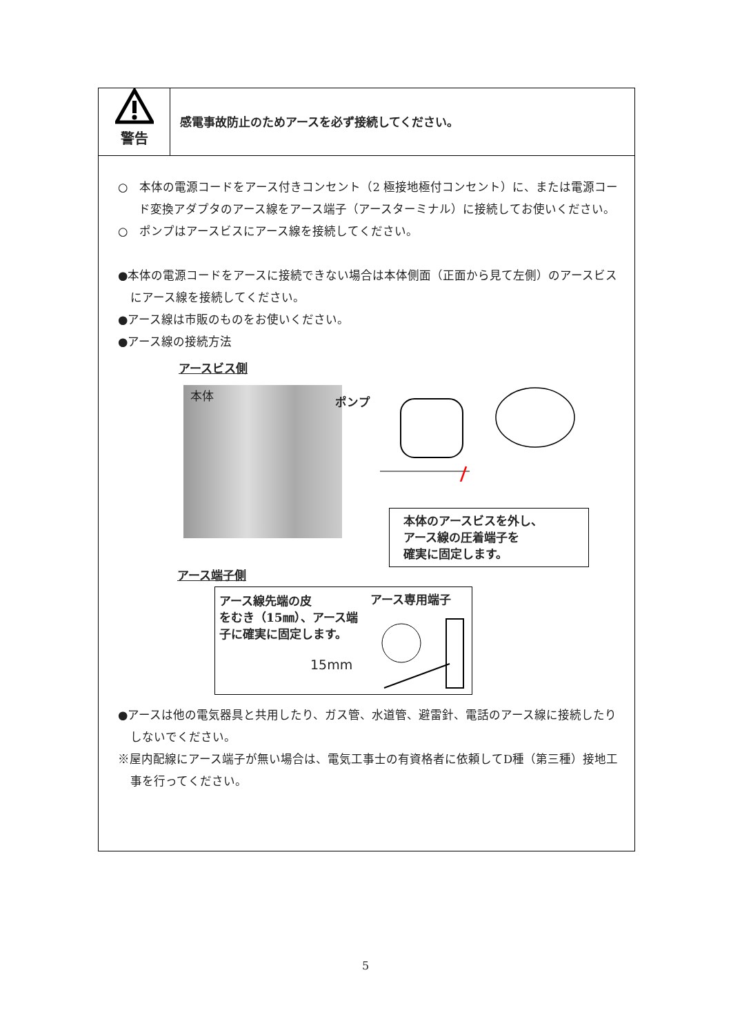警告
感電事故防止のためアースを必ず接続してください。
○　本体の電源コードをアース付きコンセント（2 極接地極付コンセント）に、または電源コード変換アダプタのアース線をアース端子（アースターミナル）に接続してお使いください。
○　ポンプはアースビスにアース線を接続してください。
●本体の電源コードをアースに接続できない場合は本体側面（正面から見て左側）のアースビスにアース線を接続してください。
●アース線は市販のものをお使いください。
●アース線の接続方法
アースビス側
本体
ポンプ
本体のアースビスを外し、
アース線の圧着端子を
確実に固定します。
アース端子側
アース線先端の皮
をむき（15㎜）、アース端
子に確実に固定します。
アース専用端子
15mm
●アースは他の電気器具と共用したり、ガス管、水道管、避雷針、電話のアース線に接続したりしないでください。
※屋内配線にアース端子が無い場合は、電気工事士の有資格者に依頼してD種（第三種）接地工事を行ってください。
5